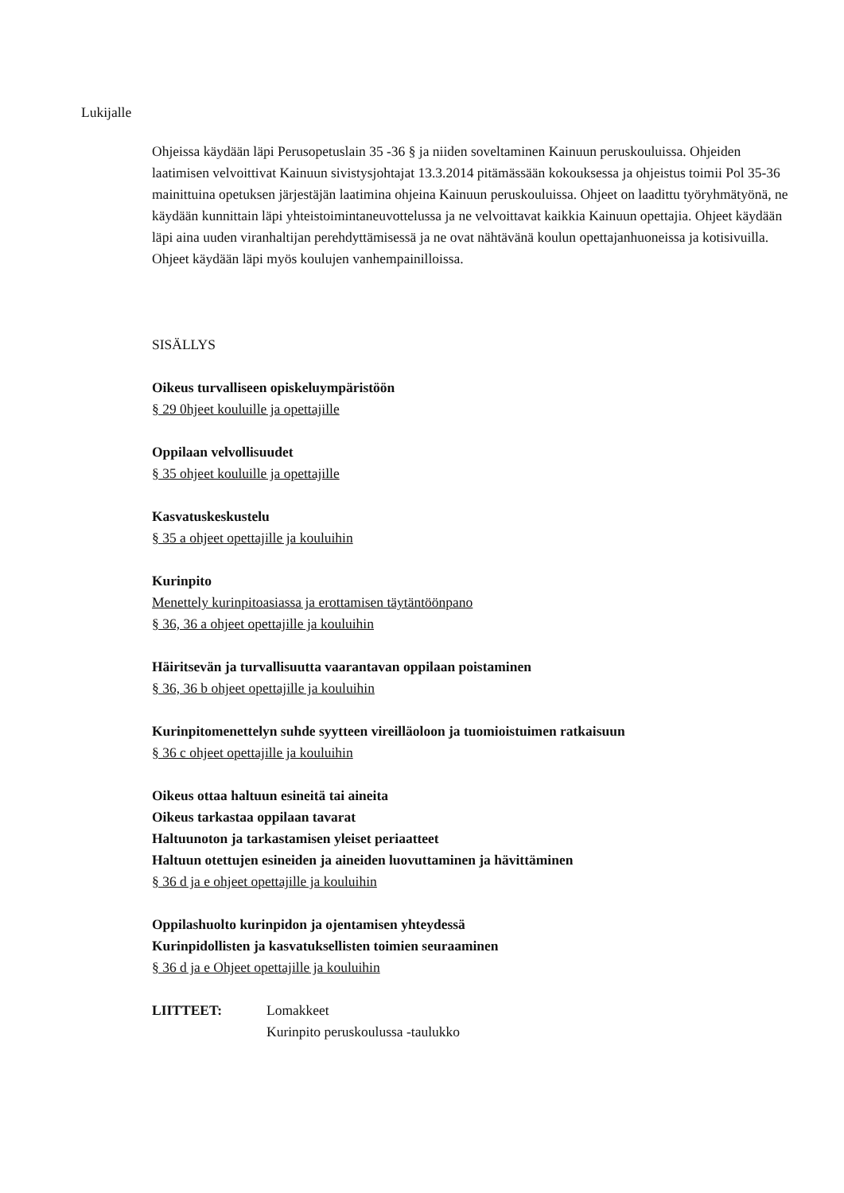Lukijalle
Ohjeissa käydään läpi Perusopetuslain 35 -36 § ja niiden soveltaminen Kainuun peruskouluissa. Ohjeiden laatimisen velvoittivat Kainuun sivistysjohtajat 13.3.2014 pitämässään kokouksessa ja ohjeistus toimii Pol 35-36 mainittuina opetuksen järjestäjän laatimina ohjeina Kainuun peruskouluissa. Ohjeet on laadittu työryhmätyönä, ne käydään kunnittain läpi yhteistoimintaneuvottelussa ja ne velvoittavat kaikkia Kainuun opettajia. Ohjeet käydään läpi aina uuden viranhaltijan perehdyttämisessä ja ne ovat nähtävänä koulun opettajanhuoneissa ja kotisivuilla. Ohjeet käydään läpi myös koulujen vanhempainilloissa.
SISÄLLYS
Oikeus turvalliseen opiskeluympäristöön
§ 29 0hjeet kouluille ja opettajille
Oppilaan velvollisuudet
§ 35 ohjeet kouluille ja opettajille
Kasvatuskeskustelu
§ 35 a ohjeet opettajille ja kouluihin
Kurinpito
Menettely kurinpitoasiassa ja erottamisen täytäntöönpano
§ 36, 36 a ohjeet opettajille ja kouluihin
Häiritsevän ja turvallisuutta vaarantavan oppilaan poistaminen
§ 36, 36 b ohjeet opettajille ja kouluihin
Kurinpitomenettelyn suhde syytteen vireilläoloon ja tuomioistuimen ratkaisuun
§ 36 c ohjeet opettajille ja kouluihin
Oikeus ottaa haltuun esineitä tai aineita
Oikeus tarkastaa oppilaan tavarat
Haltuunoton ja tarkastamisen yleiset periaatteet
Haltuun otettujen esineiden ja aineiden luovuttaminen ja hävittäminen
§ 36 d ja e ohjeet opettajille ja kouluihin
Oppilashuolto kurinpidon ja ojentamisen yhteydessä
Kurinpidollisten ja kasvatuksellisten toimien seuraaminen
§ 36 d ja e Ohjeet opettajille ja kouluihin
LIITTEET: Lomakkeet
Kurinpito peruskoulussa -taulukko